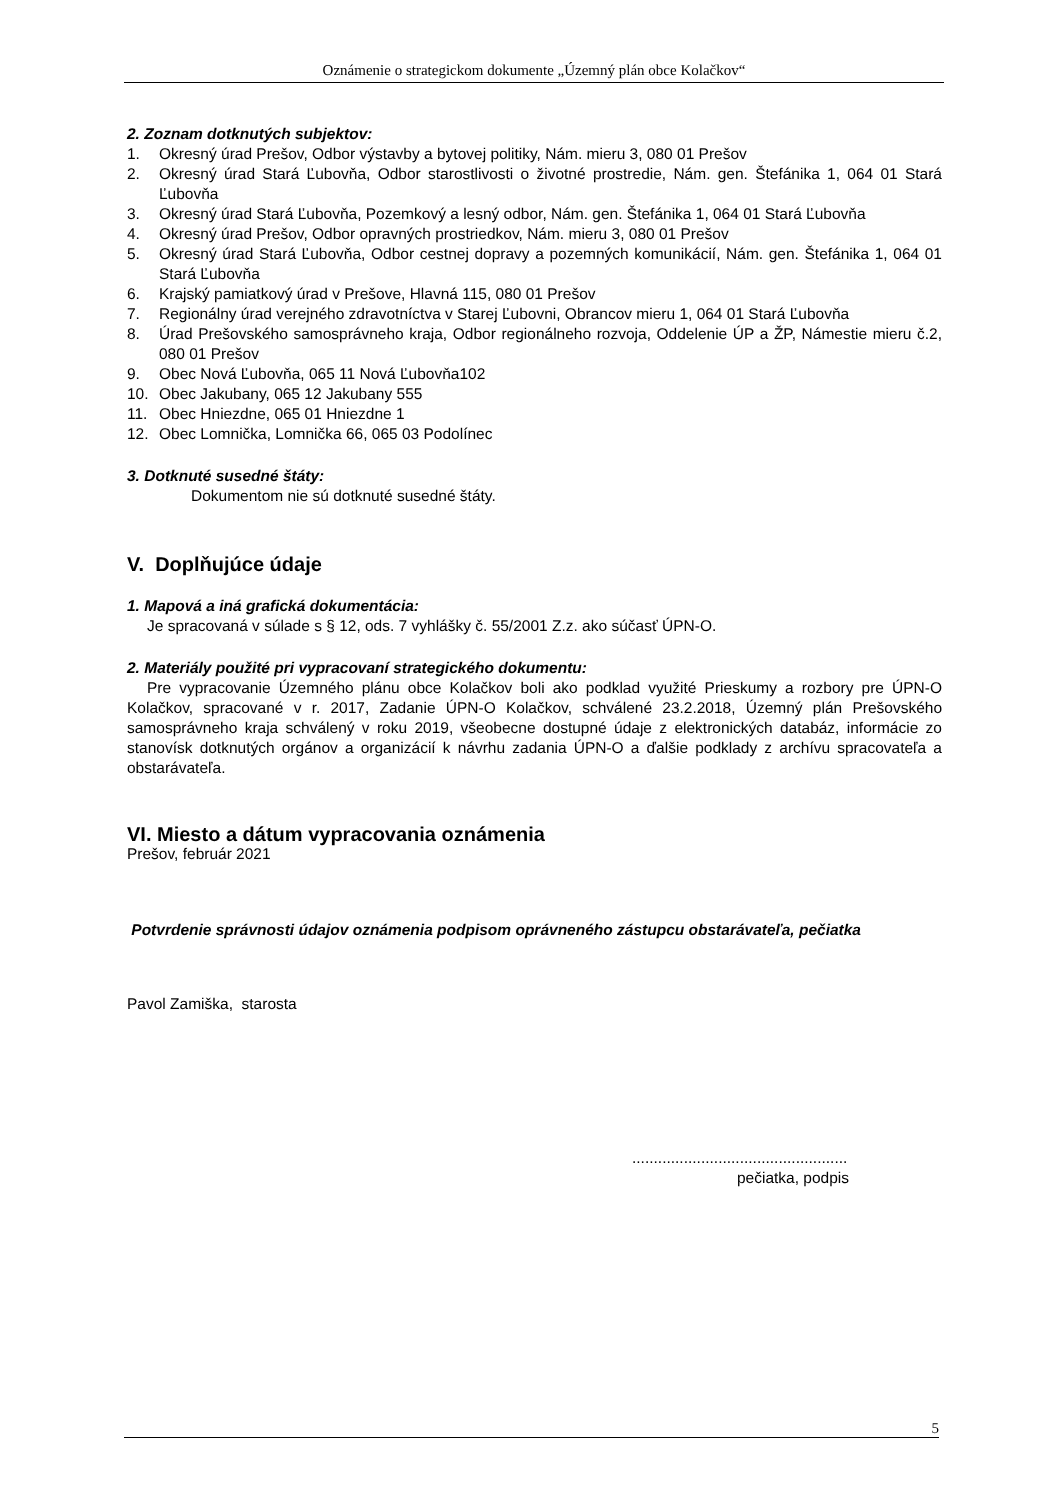Oznámenie o strategickom dokumente „Územný plán obce Kolačkov“
2. Zoznam dotknutých subjektov:
1. Okresný úrad Prešov, Odbor výstavby a bytovej politiky, Nám. mieru 3, 080 01 Prešov
2. Okresný úrad Stará Ľubovňa, Odbor starostlivosti o životné prostredie, Nám. gen. Štefánika 1, 064 01 Stará Ľubovňa
3. Okresný úrad Stará Ľubovňa, Pozemkový a lesný odbor, Nám. gen. Štefánika 1, 064 01 Stará Ľubovňa
4. Okresný úrad Prešov, Odbor opravných prostriedkov, Nám. mieru 3, 080 01 Prešov
5. Okresný úrad Stará Ľubovňa, Odbor cestnej dopravy a pozemných komunikácií, Nám. gen. Štefánika 1, 064 01 Stará Ľubovňa
6. Krajský pamiatkový úrad v Prešove, Hlavná 115, 080 01 Prešov
7. Regionálny úrad verejného zdravotníctva v Starej Ľubovni, Obrancov mieru 1, 064 01 Stará Ľubovňa
8. Úrad Prešovského samosprávneho kraja, Odbor regionálneho rozvoja, Oddelenie ÚP a ŽP, Námestie mieru č.2, 080 01 Prešov
9. Obec Nová Ľubovňa, 065 11 Nová Ľubovňa102
10. Obec Jakubany, 065 12 Jakubany 555
11. Obec Hniezdne, 065 01 Hniezdne 1
12. Obec Lomnička, Lomnička 66, 065 03 Podolínec
3. Dotknuté susedné štáty:
Dokumentom nie sú dotknuté susedné štáty.
V. Doplňujúce údaje
1. Mapová a iná grafická dokumentácia:
Je spracovaná v súlade s § 12, ods. 7 vyhlášky č. 55/2001 Z.z. ako súčasť ÚPN-O.
2. Materiály použité pri vypracovaní strategického dokumentu:
Pre vypracovanie Územného plánu obce Kolačkov boli ako podklad využité Prieskumy a rozbory pre ÚPN-O Kolačkov, spracované v r. 2017, Zadanie ÚPN-O Kolačkov, schválené 23.2.2018, Územný plán Prešovského samosprávneho kraja schválený v roku 2019, všeobecne dostupné údaje z elektronických databáz, informácie zo stanovísk dotknutých orgánov a organizácií k návrhu zadania ÚPN-O a ďalšie podklady z archívu spracovateľa a obstarávateľa.
VI. Miesto a dátum vypracovania oznámenia
Prešov, február 2021
Potvrdenie správnosti údajov oznámenia podpisom oprávneného zástupcu obstarávateľa, pečiatka
Pavol Zamiška, starosta
..................................................
pečiatka, podpis
5